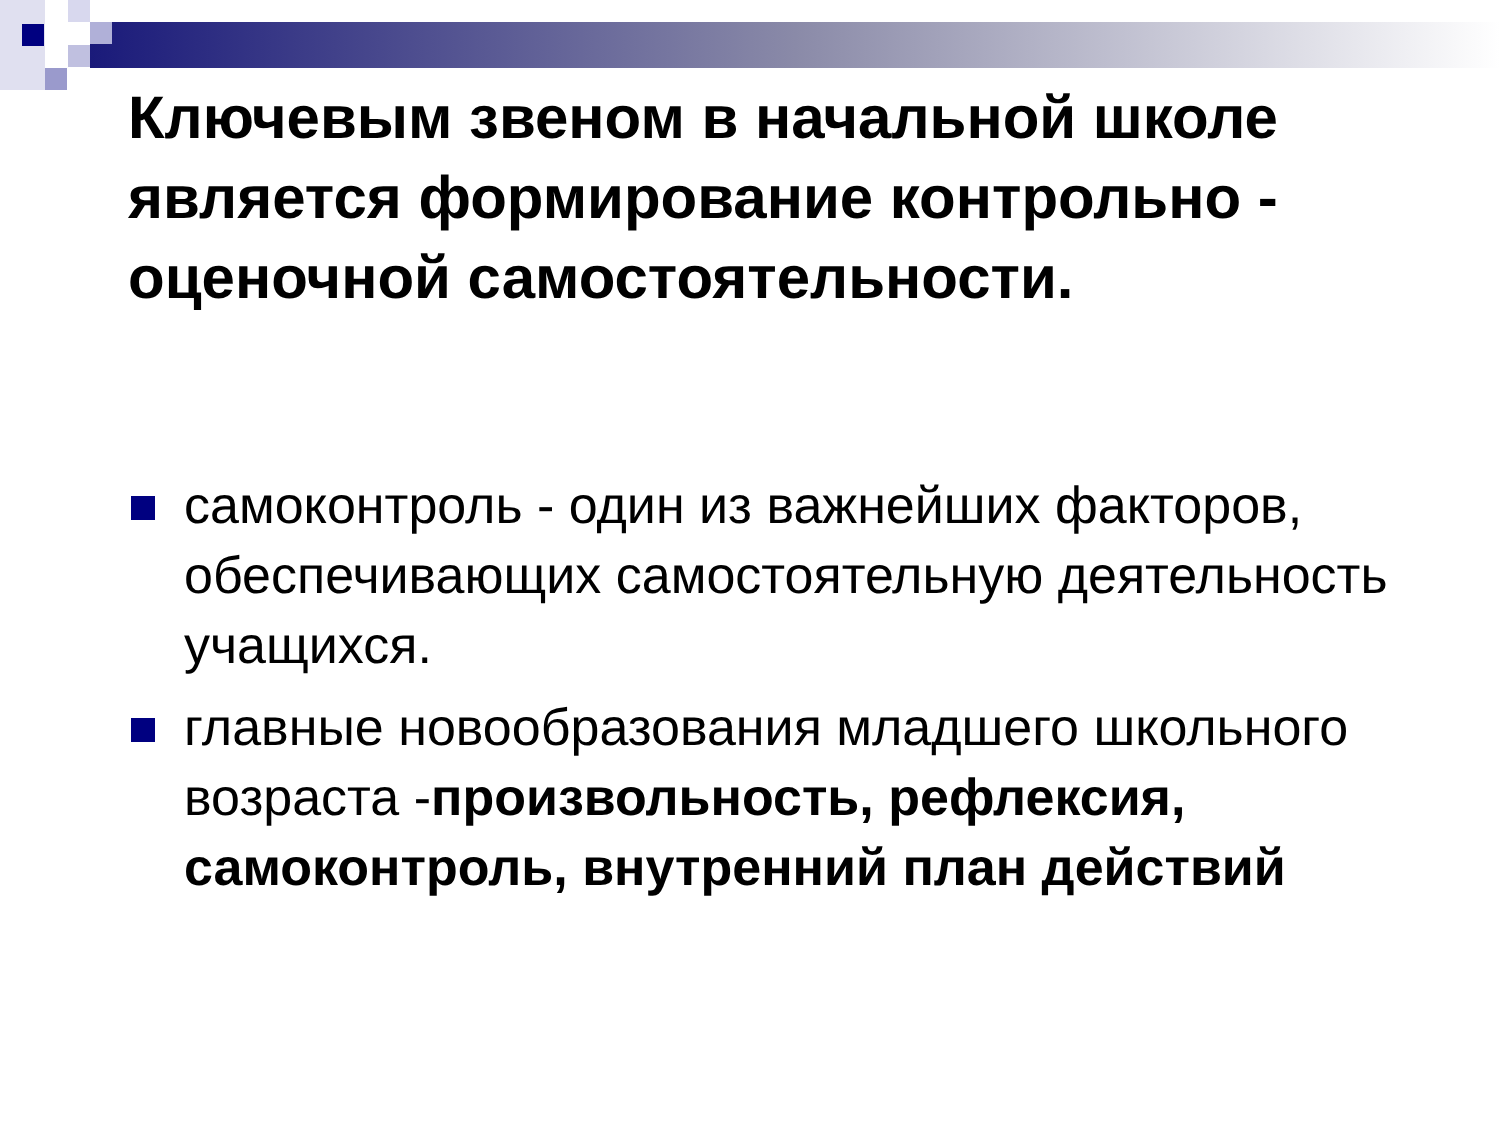Ключевым звеном в начальной школе является формирование контрольно - оценочной самостоятельности.
самоконтроль - один из важнейших факторов, обеспечивающих самостоятельную деятельность учащихся.
главные новообразования младшего школьного возраста -произвольность, рефлексия, самоконтроль, внутренний план действий